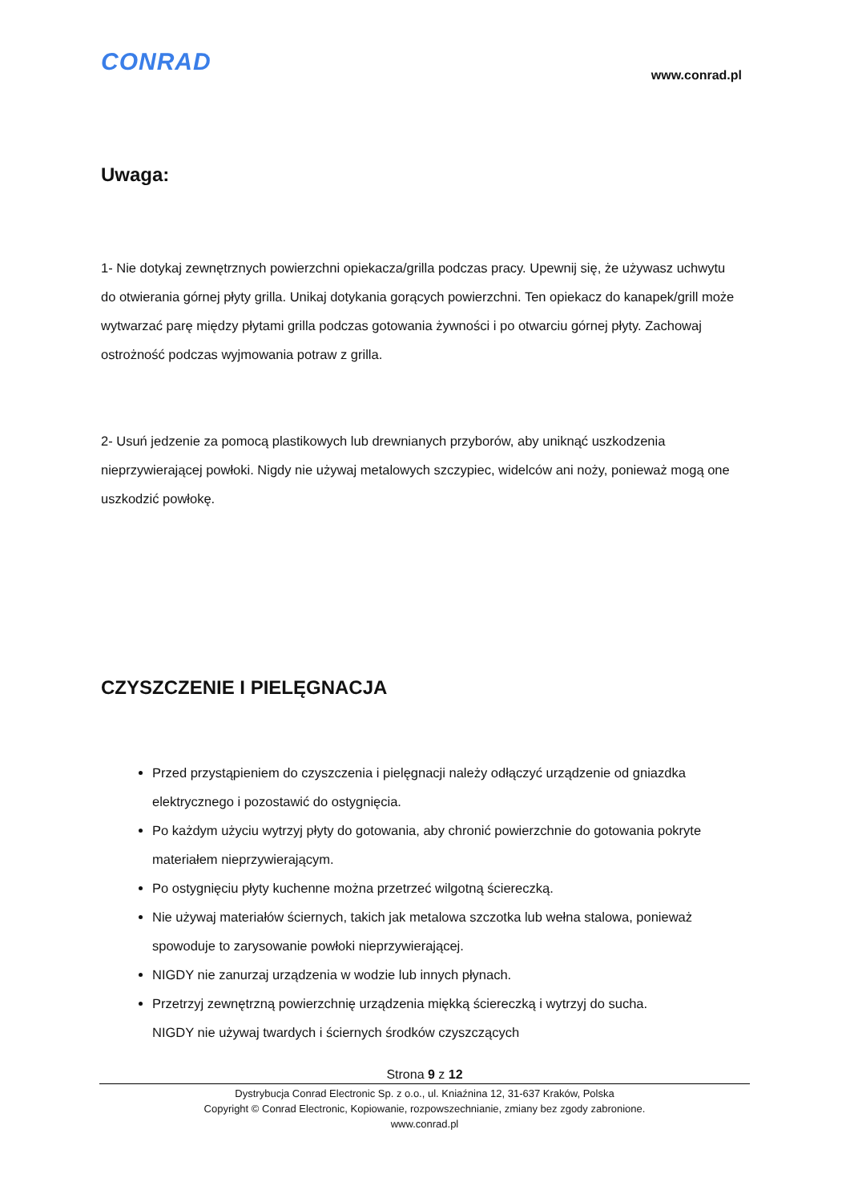CONRAD
www.conrad.pl
Uwaga:
1- Nie dotykaj zewnętrznych powierzchni opiekacza/grilla podczas pracy. Upewnij się, że używasz uchwytu do otwierania górnej płyty grilla. Unikaj dotykania gorących powierzchni. Ten opiekacz do kanapek/grill może wytwarzać parę między płytami grilla podczas gotowania żywności i po otwarciu górnej płyty. Zachowaj ostrożność podczas wyjmowania potraw z grilla.
2- Usuń jedzenie za pomocą plastikowych lub drewnianych przyborów, aby uniknąć uszkodzenia nieprzywierającej powłoki. Nigdy nie używaj metalowych szczypiec, widelców ani noży, ponieważ mogą one uszkodzić powłokę.
CZYSZCZENIE I PIELĘGNACJA
Przed przystąpieniem do czyszczenia i pielęgnacji należy odłączyć urządzenie od gniazdka elektrycznego i pozostawić do ostygnięcia.
Po każdym użyciu wytrzyj płyty do gotowania, aby chronić powierzchnie do gotowania pokryte materiałem nieprzywierającym.
Po ostygnięciu płyty kuchenne można przetrzeć wilgotną ściereczką.
Nie używaj materiałów ściernych, takich jak metalowa szczotka lub wełna stalowa, ponieważ spowoduje to zarysowanie powłoki nieprzywierającej.
NIGDY nie zanurzaj urządzenia w wodzie lub innych płynach.
Przetrzyj zewnętrzną powierzchnię urządzenia miękką ściereczką i wytrzyj do sucha.
NIGDY nie używaj twardych i ściernych środków czyszczących
Strona 9 z 12
Dystrybucja Conrad Electronic Sp. z o.o., ul. Kniaźnina 12, 31-637 Kraków, Polska
Copyright © Conrad Electronic, Kopiowanie, rozpowszechnianie, zmiany bez zgody zabronione.
www.conrad.pl